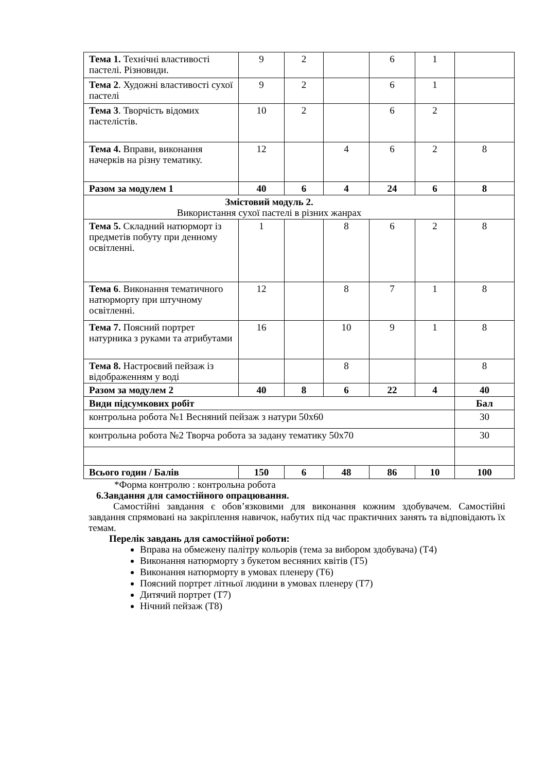| Тема 1. Технічні властивості пастелі. Різновиди. | 9 | 2 | | 6 | 1 | |
| Тема 2 . Художні властивості сухої пастелі | 9 | 2 | | 6 | 1 | |
| Тема 3 . Творчість відомих пастелістів. | 10 | 2 | | 6 | 2 | |
| Тема 4. Вправи, виконання начерків на різну тематику. | 12 | | 4 | 6 | 2 | 8 |
| Разом за модулем 1 | 40 | 6 | 4 | 24 | 6 | 8 |
| Змістовий модуль 2. Використання сухої пастелі в різних жанрах | | | | | | |
| Тема 5. Складний натюрморт із предметів побуту при денному освітленні. | 1 | | 8 | 6 | 2 | 8 |
| Тема 6 . Виконання тематичного натюрморту при штучному освітленні. | 12 | | 8 | 7 | 1 | 8 |
| Тема 7. Поясний портрет натурника з руками та атрибутами | 16 | | 10 | 9 | 1 | 8 |
| Тема 8. Настроєвий пейзаж із відображенням у воді | | | 8 | | | 8 |
| Разом за модулем 2 | 40 | 8 | 6 | 22 | 4 | 40 |
| Види підсумкових робіт | | | | | | Бал |
| контрольна робота №1 Весняний пейзаж з натури 50х60 | | | | | | 30 |
| контрольна робота №2 Творча робота за задану тематику 50х70 | | | | | | 30 |
| Всього годин / Балів | 150 | 6 | 48 | 86 | 10 | 100 |
*Форма контролю : контрольна робота
6.Завдання для самостійного опрацювання.
Самостійні завдання є обов’язковими для виконання кожним здобувачем. Самостійні завдання спрямовані на закріплення навичок, набутих під час практичних занять та відповідають їх темам.
Перелік завдань для самостійної роботи:
Вправа на обмежену палітру кольорів (тема за вибором здобувача) (Т4)
Виконання натюрморту з букетом весняних квітів (Т5)
Виконання натюрморту в умовах пленеру (Т6)
Поясний портрет літньої людини в умовах пленеру (Т7)
Дитячий портрет (Т7)
Нічний пейзаж (Т8)